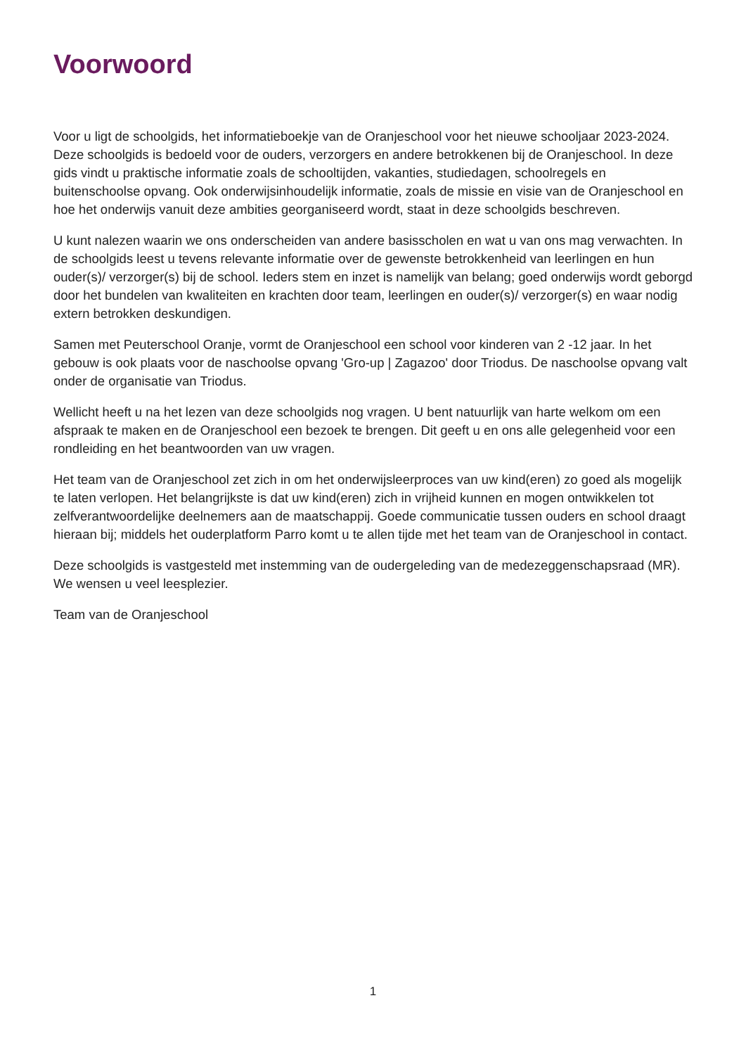Voorwoord
Voor u ligt de schoolgids, het informatieboekje van de Oranjeschool voor het nieuwe schooljaar 2023-2024. Deze schoolgids is bedoeld voor de ouders, verzorgers en andere betrokkenen bij de Oranjeschool. In deze gids vindt u praktische informatie zoals de schooltijden, vakanties, studiedagen, schoolregels en buitenschoolse opvang. Ook onderwijsinhoudelijk informatie, zoals de missie en visie van de Oranjeschool en hoe het onderwijs vanuit deze ambities georganiseerd wordt, staat in deze schoolgids beschreven.
U kunt nalezen waarin we ons onderscheiden van andere basisscholen en wat u van ons mag verwachten. In de schoolgids leest u tevens relevante informatie over de gewenste betrokkenheid van leerlingen en hun ouder(s)/ verzorger(s) bij de school. Ieders stem en inzet is namelijk van belang; goed onderwijs wordt geborgd door het bundelen van kwaliteiten en krachten door team, leerlingen en ouder(s)/ verzorger(s) en waar nodig extern betrokken deskundigen.
Samen met Peuterschool Oranje, vormt de Oranjeschool een school voor kinderen van 2 -12 jaar. In het gebouw is ook plaats voor de naschoolse opvang 'Gro-up | Zagazoo' door Triodus. De naschoolse opvang valt onder de organisatie van Triodus.
Wellicht heeft u na het lezen van deze schoolgids nog vragen. U bent natuurlijk van harte welkom om een afspraak te maken en de Oranjeschool een bezoek te brengen. Dit geeft u en ons alle gelegenheid voor een rondleiding en het beantwoorden van uw vragen.
Het team van de Oranjeschool zet zich in om het onderwijsleerproces van uw kind(eren) zo goed als mogelijk te laten verlopen. Het belangrijkste is dat uw kind(eren) zich in vrijheid kunnen en mogen ontwikkelen tot zelfverantwoordelijke deelnemers aan de maatschappij. Goede communicatie tussen ouders en school draagt hieraan bij; middels het ouderplatform Parro komt u te allen tijde met het team van de Oranjeschool in contact.
Deze schoolgids is vastgesteld met instemming van de oudergeleding van de medezeggenschapsraad (MR). We wensen u veel leesplezier.
Team van de Oranjeschool
1